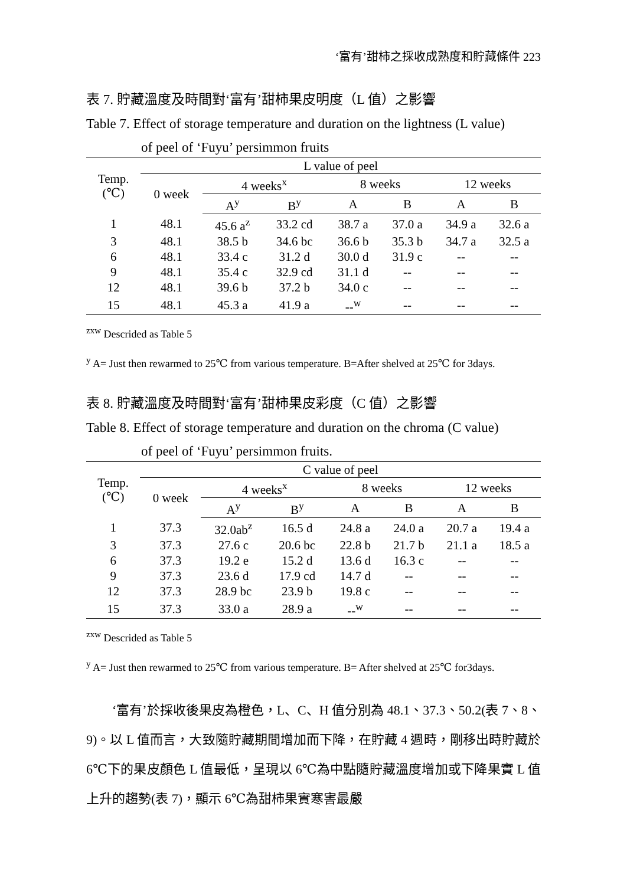‘富有’甜柿之採收成熟度和貯藏條件 223
表 7. 貯藏溫度及時間對‘富有’甜柿果皮明度（L 值）之影響
Table 7. Effect of storage temperature and duration on the lightness (L value)
of peel of ‘Fuyu’ persimmon fruits
| Temp. (℃) | L value of peel | | | | | | |
| --- | --- | --- | --- | --- | --- | --- | --- |
| | 0 week | 4 weeks<sup>x</sup> | | 8 weeks | | 12 weeks | |
| | | A<sup>y</sup> | B<sup>y</sup> | A | B | A | B |
| 1 | 48.1 | 45.6 a<sup>z</sup> | 33.2 cd | 38.7 a | 37.0 a | 34.9 a | 32.6 a |
| 3 | 48.1 | 38.5 b | 34.6 bc | 36.6 b | 35.3 b | 34.7 a | 32.5 a |
| 6 | 48.1 | 33.4 c | 31.2 d | 30.0 d | 31.9 c | -- | -- |
| 9 | 48.1 | 35.4 c | 32.9 cd | 31.1 d | -- | -- | -- |
| 12 | 48.1 | 39.6 b | 37.2 b | 34.0 c | -- | -- | -- |
| 15 | 48.1 | 45.3 a | 41.9 a | --<sup>w</sup> | -- | -- | -- |
<sup>zxw</sup> Descrided as Table 5
<sup>y</sup> A= Just then rewarmed to 25℃ from various temperature. B=After shelved at 25℃ for 3days.
表 8. 貯藏溫度及時間對‘富有’甜柿果皮彩度（C 值）之影響
Table 8. Effect of storage temperature and duration on the chroma (C value)
of peel of ‘Fuyu’ persimmon fruits.
| Temp. (℃) | C value of peel | | | | | | |
| --- | --- | --- | --- | --- | --- | --- | --- |
| | 0 week | 4 weeks<sup>x</sup> | | 8 weeks | | 12 weeks | |
| | | A<sup>y</sup> | B<sup>y</sup> | A | B | A | B |
| 1 | 37.3 | 32.0ab<sup>z</sup> | 16.5 d | 24.8 a | 24.0 a | 20.7 a | 19.4 a |
| 3 | 37.3 | 27.6 c | 20.6 bc | 22.8 b | 21.7 b | 21.1 a | 18.5 a |
| 6 | 37.3 | 19.2 e | 15.2 d | 13.6 d | 16.3 c | -- | -- |
| 9 | 37.3 | 23.6 d | 17.9 cd | 14.7 d | -- | -- | -- |
| 12 | 37.3 | 28.9 bc | 23.9 b | 19.8 c | -- | -- | -- |
| 15 | 37.3 | 33.0 a | 28.9 a | --<sup>w</sup> | -- | -- | -- |
<sup>zxw</sup> Descrided as Table 5
<sup>y</sup> A= Just then rewarmed to 25℃ from various temperature. B= After shelved at 25℃ for3days.
‘富有’於採收後果皮為橙色，L、C、H 值分別為 48.1、37.3、50.2(表 7、8、9)。以 L 值而言，大致隨貯藏期間增加而下降，在貯藏 4 週時，剛移出時貯藏於 6℃下的果皮顏色 L 值最低，呈現以 6℃為中點隨貯藏溫度增加或下降果實 L 值上升的趨勢(表 7)，顯示 6℃為甜柿果實寒害最嚴